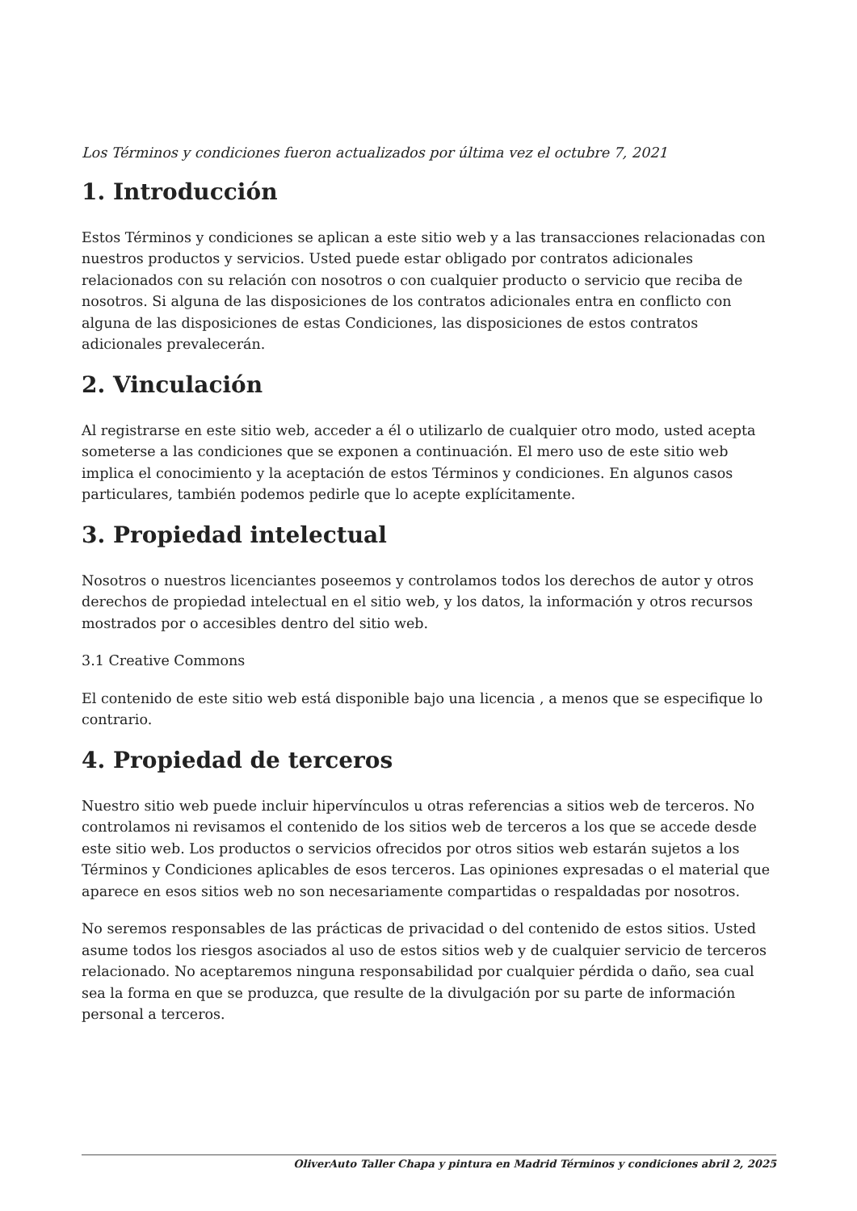Los Términos y condiciones fueron actualizados por última vez el octubre 7, 2021
1. Introducción
Estos Términos y condiciones se aplican a este sitio web y a las transacciones relacionadas con nuestros productos y servicios. Usted puede estar obligado por contratos adicionales relacionados con su relación con nosotros o con cualquier producto o servicio que reciba de nosotros. Si alguna de las disposiciones de los contratos adicionales entra en conflicto con alguna de las disposiciones de estas Condiciones, las disposiciones de estos contratos adicionales prevalecerán.
2. Vinculación
Al registrarse en este sitio web, acceder a él o utilizarlo de cualquier otro modo, usted acepta someterse a las condiciones que se exponen a continuación. El mero uso de este sitio web implica el conocimiento y la aceptación de estos Términos y condiciones. En algunos casos particulares, también podemos pedirle que lo acepte explícitamente.
3. Propiedad intelectual
Nosotros o nuestros licenciantes poseemos y controlamos todos los derechos de autor y otros derechos de propiedad intelectual en el sitio web, y los datos, la información y otros recursos mostrados por o accesibles dentro del sitio web.
3.1 Creative Commons
El contenido de este sitio web está disponible bajo una licencia , a menos que se especifique lo contrario.
4. Propiedad de terceros
Nuestro sitio web puede incluir hipervínculos u otras referencias a sitios web de terceros. No controlamos ni revisamos el contenido de los sitios web de terceros a los que se accede desde este sitio web. Los productos o servicios ofrecidos por otros sitios web estarán sujetos a los Términos y Condiciones aplicables de esos terceros. Las opiniones expresadas o el material que aparece en esos sitios web no son necesariamente compartidas o respaldadas por nosotros.
No seremos responsables de las prácticas de privacidad o del contenido de estos sitios. Usted asume todos los riesgos asociados al uso de estos sitios web y de cualquier servicio de terceros relacionado. No aceptaremos ninguna responsabilidad por cualquier pérdida o daño, sea cual sea la forma en que se produzca, que resulte de la divulgación por su parte de información personal a terceros.
OliverAuto Taller Chapa y pintura en Madrid Términos y condiciones abril 2, 2025